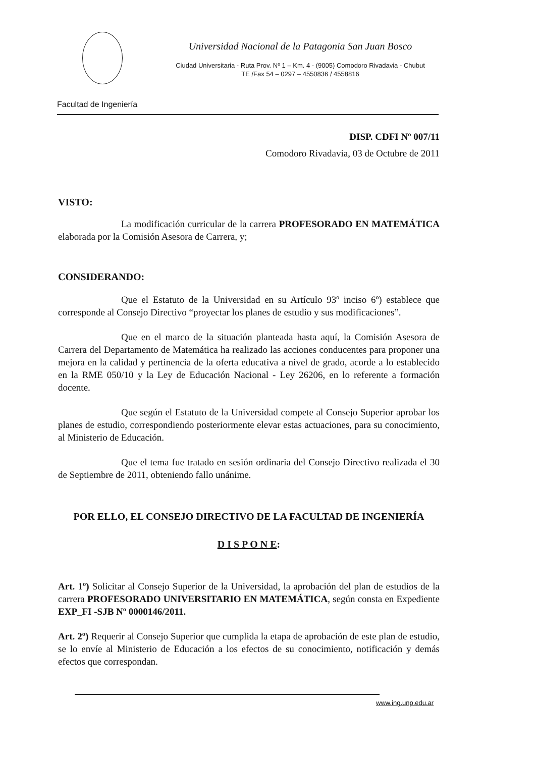Universidad Nacional de la Patagonia San Juan Bosco
Ciudad Universitaria - Ruta Prov. Nº 1 – Km. 4 - (9005) Comodoro Rivadavia - Chubut
TE /Fax 54 – 0297 – 4550836 / 4558816
Facultad de Ingeniería
DISP. CDFI Nº 007/11
Comodoro Rivadavia, 03 de Octubre de 2011
VISTO:
La modificación curricular de la carrera PROFESORADO EN MATEMÁTICA elaborada por la Comisión Asesora de Carrera, y;
CONSIDERANDO:
Que el Estatuto de la Universidad en su Artículo 93º inciso 6º) establece que corresponde al Consejo Directivo “proyectar los planes de estudio y sus modificaciones”.
Que en el marco de la situación planteada hasta aquí, la Comisión Asesora de Carrera del Departamento de Matemática ha realizado las acciones conducentes para proponer una mejora en la calidad y pertinencia de la oferta educativa a nivel de grado, acorde a lo establecido en la RME 050/10 y la Ley de Educación Nacional - Ley 26206, en lo referente a formación docente.
Que según el Estatuto de la Universidad compete al Consejo Superior aprobar los planes de estudio, correspondiendo posteriormente elevar estas actuaciones, para su conocimiento, al Ministerio de Educación.
Que el tema fue tratado en sesión ordinaria del Consejo Directivo realizada el 30 de Septiembre de 2011, obteniendo fallo unánime.
POR ELLO, EL CONSEJO DIRECTIVO DE LA FACULTAD DE INGENIERÍA
D I S P O N E:
Art. 1º) Solicitar al Consejo Superior de la Universidad, la aprobación del plan de estudios de la carrera PROFESORADO UNIVERSITARIO EN MATEMÁTICA, según consta en Expediente EXP_FI -SJB Nº 0000146/2011.
Art. 2º) Requerir al Consejo Superior que cumplida la etapa de aprobación de este plan de estudio, se lo envíe al Ministerio de Educación a los efectos de su conocimiento, notificación y demás efectos que correspondan.
www.ing.unp.edu.ar